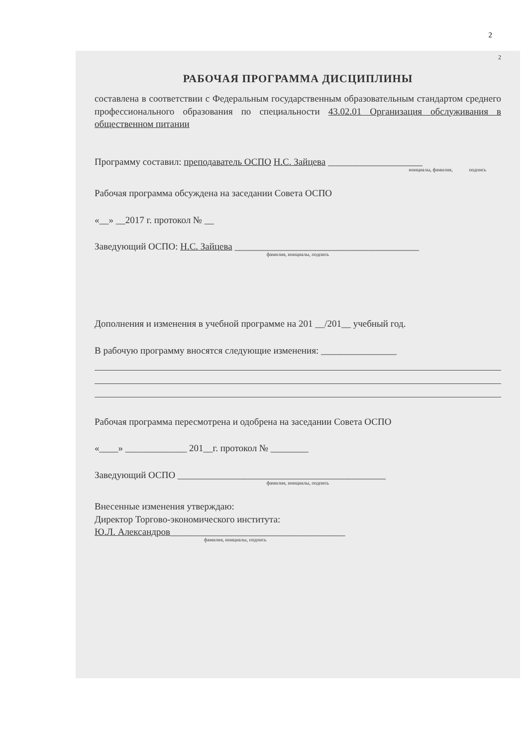2
2
РАБОЧАЯ ПРОГРАММА ДИСЦИПЛИНЫ
составлена в соответствии с Федеральным государственным образовательным стандартом среднего профессионального образования по специальности 43.02.01 Организация обслуживания в общественном питании
Программу составил: преподаватель ОСПО Н.С. Зайцева ____________________
инициалы, фамилия, подпись
Рабочая программа обсуждена на заседании Совета ОСПО
«__» __2017 г. протокол № __
Заведующий ОСПО: Н.С. Зайцева _______________________________________
фамилия, инициалы, подпись
Дополнения и изменения в учебной программе на 201 __/201__ учебный год.
В рабочую программу вносятся следующие изменения: ________________
Рабочая программа пересмотрена и одобрена на заседании Совета ОСПО
«____» _____________ 201__г. протокол № ________
Заведующий ОСПО ____________________________________________
фамилия, инициалы, подпись
Внесенные изменения утверждаю:
Директор Торгово-экономического института:
Ю.Л. Александров_____________________________________
фамилия, инициалы, подпись